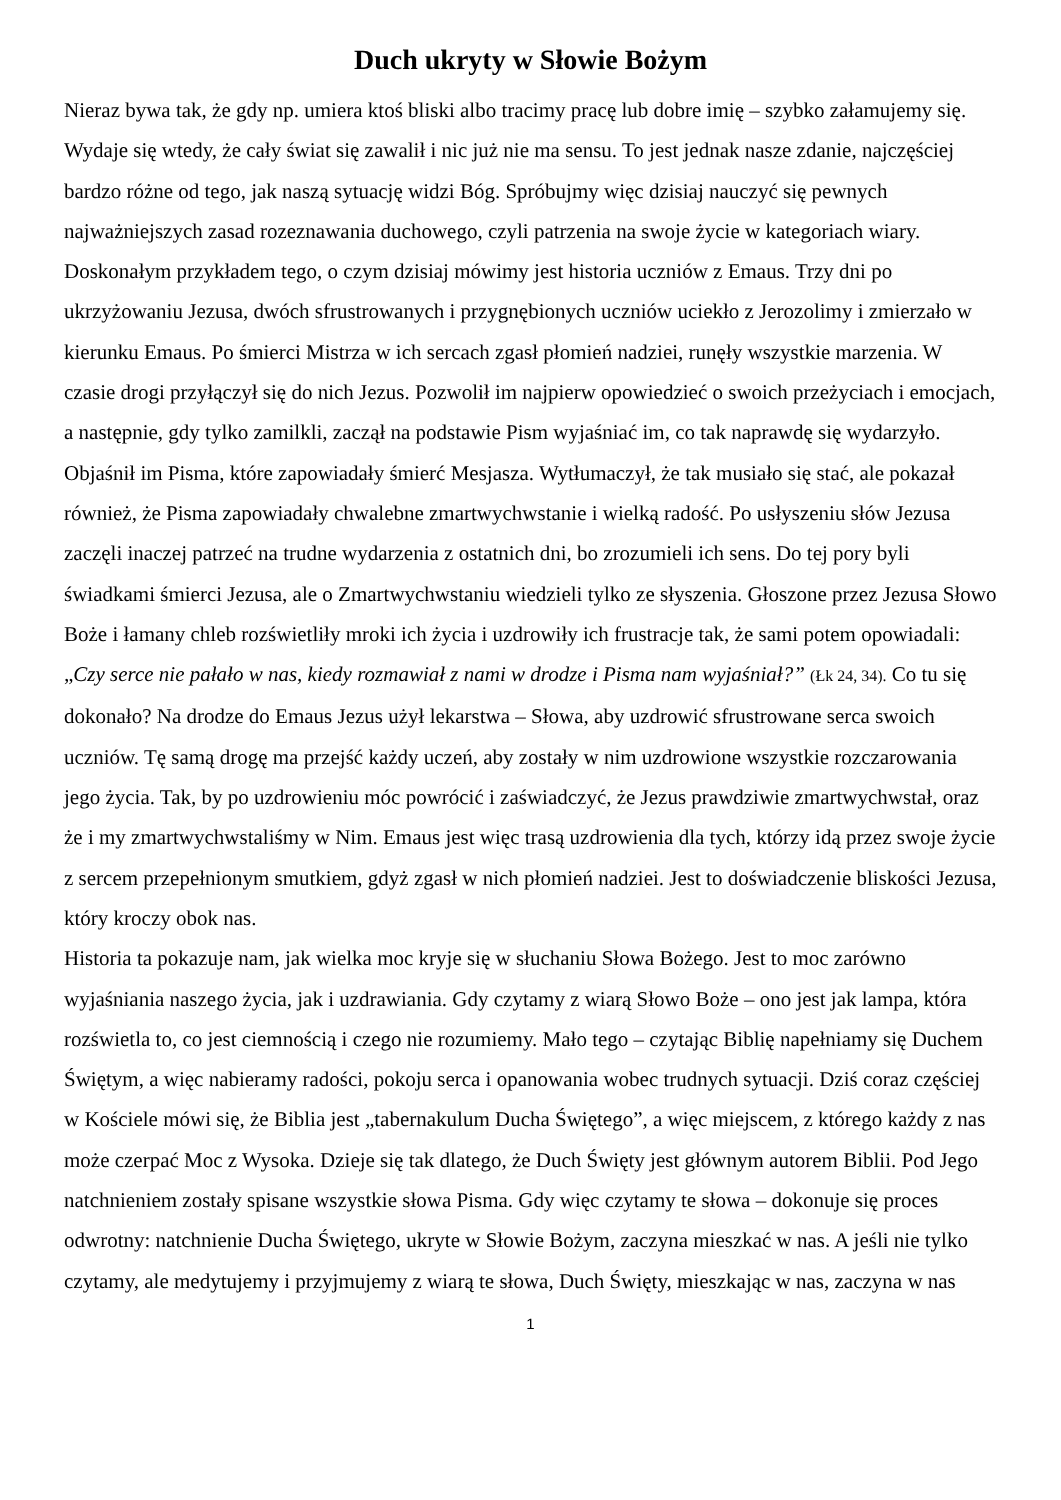Duch ukryty w Słowie Bożym
Nieraz bywa tak, że gdy np. umiera ktoś bliski albo tracimy pracę lub dobre imię – szybko załamujemy się. Wydaje się wtedy, że cały świat się zawalił i nic już nie ma sensu. To jest jednak nasze zdanie, najczęściej bardzo różne od tego, jak naszą sytuację widzi Bóg. Spróbujmy więc dzisiaj nauczyć się pewnych najważniejszych zasad rozeznawania duchowego, czyli patrzenia na swoje życie w kategoriach wiary.
Doskonałym przykładem tego, o czym dzisiaj mówimy jest historia uczniów z Emaus. Trzy dni po ukrzyżowaniu Jezusa, dwóch sfrustrowanych i przygnębionych uczniów uciekło z Jerozolimy i zmierzało w kierunku Emaus. Po śmierci Mistrza w ich sercach zgasł płomień nadziei, runęły wszystkie marzenia. W czasie drogi przyłączył się do nich Jezus. Pozwolił im najpierw opowiedzieć o swoich przeżyciach i emocjach, a następnie, gdy tylko zamilkli, zaczął na podstawie Pism wyjaśniać im, co tak naprawdę się wydarzyło. Objaśnił im Pisma, które zapowiadały śmierć Mesjasza. Wytłumaczył, że tak musiało się stać, ale pokazał również, że Pisma zapowiadały chwalebne zmartwychwstanie i wielką radość. Po usłyszeniu słów Jezusa zaczęli inaczej patrzeć na trudne wydarzenia z ostatnich dni, bo zrozumieli ich sens. Do tej pory byli świadkami śmierci Jezusa, ale o Zmartwychwstaniu wiedzieli tylko ze słyszenia. Głoszone przez Jezusa Słowo Boże i łamany chleb rozświetliły mroki ich życia i uzdrowiły ich frustracje tak, że sami potem opowiadali: „Czy serce nie pałało w nas, kiedy rozmawiał z nami w drodze i Pisma nam wyjaśniał?” (Łk 24, 34). Co tu się dokonało? Na drodze do Emaus Jezus użył lekarstwa – Słowa, aby uzdrowić sfrustrowane serca swoich uczniów. Tę samą drogę ma przejść każdy uczeń, aby zostały w nim uzdrowione wszystkie rozczarowania jego życia. Tak, by po uzdrowieniu móc powrócić i zaświadczyć, że Jezus prawdziwie zmartwychwstał, oraz że i my zmartwychwstaliśmy w Nim. Emaus jest więc trasą uzdrowienia dla tych, którzy idą przez swoje życie z sercem przepełnionym smutkiem, gdyż zgasł w nich płomień nadziei. Jest to doświadczenie bliskości Jezusa, który kroczy obok nas.
Historia ta pokazuje nam, jak wielka moc kryje się w słuchaniu Słowa Bożego. Jest to moc zarówno wyjaśniania naszego życia, jak i uzdrawiania. Gdy czytamy z wiarą Słowo Boże – ono jest jak lampa, która rozświetla to, co jest ciemnością i czego nie rozumiemy. Mało tego – czytając Biblię napełniamy się Duchem Świętym, a więc nabieramy radości, pokoju serca i opanowania wobec trudnych sytuacji. Dziś coraz częściej w Kościele mówi się, że Biblia jest „tabernakulum Ducha Świętego”, a więc miejscem, z którego każdy z nas może czerpać Moc z Wysoka. Dzieje się tak dlatego, że Duch Święty jest głównym autorem Biblii. Pod Jego natchnieniem zostały spisane wszystkie słowa Pisma. Gdy więc czytamy te słowa – dokonuje się proces odwrotny: natchnienie Ducha Świętego, ukryte w Słowie Bożym, zaczyna mieszkać w nas. A jeśli nie tylko czytamy, ale medytujemy i przyjmujemy z wiarą te słowa, Duch Święty, mieszkając w nas, zaczyna w nas
1